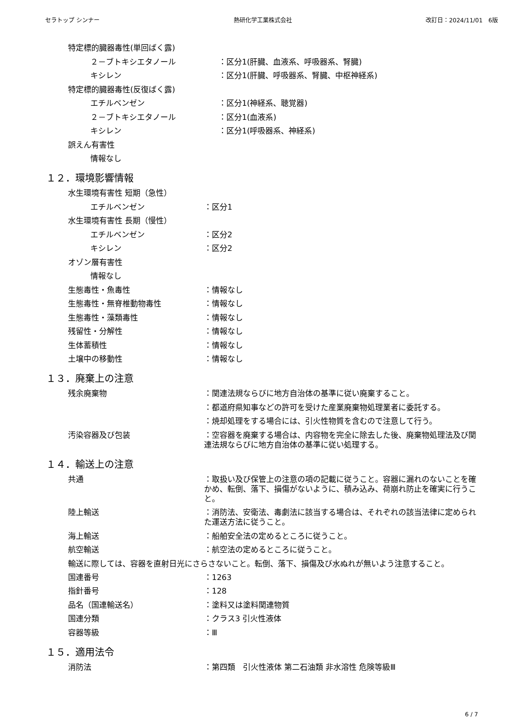セラトップ シンナー 熱研化学工業株式会社 改訂日：2024/11/01　6版
特定標的臓器毒性(単回ばく露)
２－ブトキシエタノール ：区分1(肝臓、血液系、呼吸器系、腎臓)
キシレン ：区分1(肝臓、呼吸器系、腎臓、中枢神経系)
特定標的臓器毒性(反復ばく露)
エチルベンゼン ：区分1(神経系、聴覚器)
２－ブトキシエタノール ：区分1(血液系)
キシレン ：区分1(呼吸器系、神経系)
誤えん有害性
情報なし
１２．環境影響情報
水生環境有害性 短期（急性）
エチルベンゼン ：区分1
水生環境有害性 長期（慢性）
エチルベンゼン ：区分2
キシレン ：区分2
オゾン層有害性
情報なし
生態毒性・魚毒性 ：情報なし
生態毒性・無脊椎動物毒性 ：情報なし
生態毒性・藻類毒性 ：情報なし
残留性・分解性 ：情報なし
生体蓄積性 ：情報なし
土壌中の移動性 ：情報なし
１３．廃棄上の注意
残余廃棄物 ：関連法規ならびに地方自治体の基準に従い廃棄すること。
：都道府県知事などの許可を受けた産業廃棄物処理業者に委託する。
：焼却処理をする場合には、引火性物質を含むので注意して行う。
汚染容器及び包装 ：空容器を廃棄する場合は、内容物を完全に除去した後、廃棄物処理法及び関連法規ならびに地方自治体の基準に従い処理する。
１４．輸送上の注意
共通 ：取扱い及び保管上の注意の項の記載に従うこと。容器に漏れのないことを確かめ、転倒、落下、損傷がないように、積み込み、荷崩れ防止を確実に行うこと。
陸上輸送 ：消防法、安衛法、毒劇法に該当する場合は、それぞれの該当法律に定められた運送方法に従うこと。
海上輸送 ：船舶安全法の定めるところに従うこと。
航空輸送 ：航空法の定めるところに従うこと。
輸送に際しては、容器を直射日光にさらさないこと。転倒、落下、損傷及び水ぬれが無いよう注意すること。
国連番号 ：1263
指針番号 ：128
品名（国連輸送名） ：塗料又は塗料関連物質
国連分類 ：クラス3 引火性液体
容器等級 ：Ⅲ
１５．適用法令
消防法 ：第四類　引火性液体 第二石油類 非水溶性 危険等級Ⅲ
6 / 7